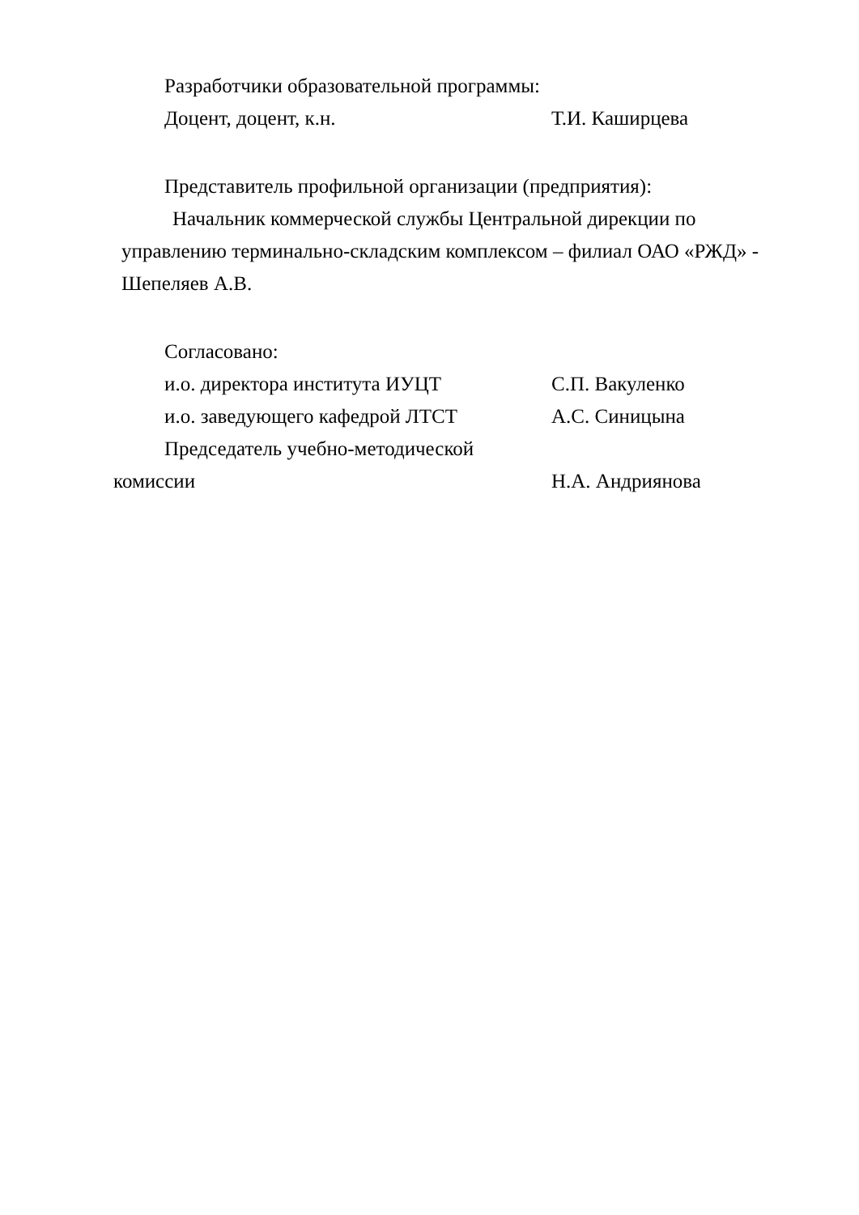Разработчики образовательной программы:
Доцент, доцент, к.н. Т.И. Каширцева
Представитель профильной организации (предприятия):
Начальник коммерческой службы Центральной дирекции по
управлению терминально-складским комплексом – филиал ОАО «РЖД» -
Шепеляев А.В.
Согласовано:
и.о. директора института ИУЦТ С.П. Вакуленко
и.о. заведующего кафедрой ЛТСТ А.С. Синицына
Председатель учебно-методической
комиссии Н.А. Андриянова